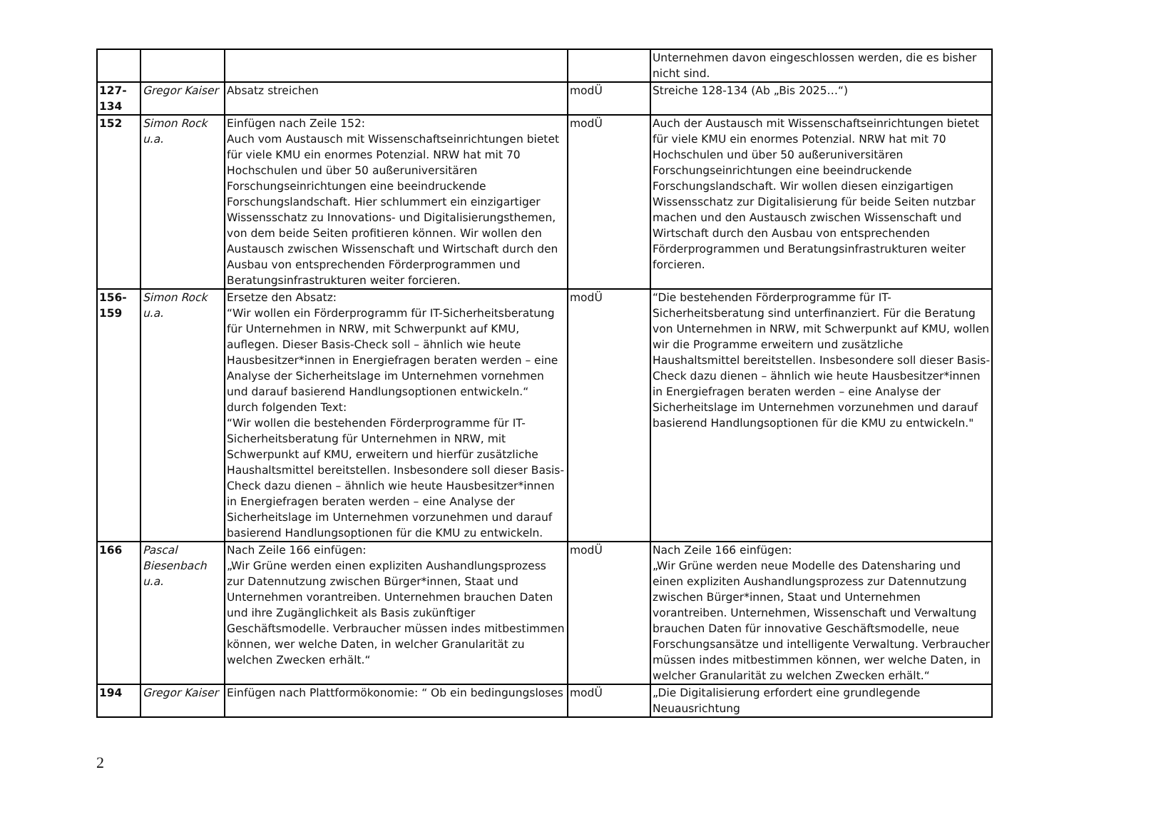| | | | | Unternehmen davon eingeschlossen werden, die es bisher nicht sind. |
| 127- 134 | Gregor Kaiser | Absatz streichen | modÜ | Streiche 128-134 (Ab „Bis 2025…“) |
| 152 | Simon Rock u.a. | Einfügen nach Zeile 152: Auch vom Austausch mit Wissenschaftseinrichtungen bietet für viele KMU ein enormes Potenzial. NRW hat mit 70 Hochschulen und über 50 außeruniversitären Forschungseinrichtungen eine beeindruckende Forschungslandschaft. Hier schlummert ein einzigartiger Wissensschatz zu Innovations- und Digitalisierungsthemen, von dem beide Seiten profitieren können. Wir wollen den Austausch zwischen Wissenschaft und Wirtschaft durch den Ausbau von entsprechenden Förderprogrammen und Beratungsinfrastrukturen weiter forcieren. | modÜ | Auch der Austausch mit Wissenschaftseinrichtungen bietet für viele KMU ein enormes Potenzial. NRW hat mit 70 Hochschulen und über 50 außeruniversitären Forschungseinrichtungen eine beeindruckende Forschungslandschaft. Wir wollen diesen einzigartigen Wissensschatz zur Digitalisierung für beide Seiten nutzbar machen und den Austausch zwischen Wissenschaft und Wirtschaft durch den Ausbau von entsprechenden Förderprogrammen und Beratungsinfrastrukturen weiter forcieren. |
| 156- 159 | Simon Rock u.a. | Ersetze den Absatz: “Wir wollen ein Förderprogramm für IT-Sicherheitsberatung für Unternehmen in NRW, mit Schwerpunkt auf KMU, auflegen. Dieser Basis-Check soll – ähnlich wie heute Hausbesitzer*innen in Energiefragen beraten werden – eine Analyse der Sicherheitslage im Unternehmen vornehmen und darauf basierend Handlungsoptionen entwickeln.“ durch folgenden Text: “Wir wollen die bestehenden Förderprogramme für IT-Sicherheitsberatung für Unternehmen in NRW, mit Schwerpunkt auf KMU, erweitern und hierfür zusätzliche Haushaltsmittel bereitstellen. Insbesondere soll dieser Basis-Check dazu dienen – ähnlich wie heute Hausbesitzer*innen in Energiefragen beraten werden – eine Analyse der Sicherheitslage im Unternehmen vorzunehmen und darauf basierend Handlungsoptionen für die KMU zu entwickeln. | modÜ | “Die bestehenden Förderprogramme für IT-Sicherheitsberatung sind unterfinanziert. Für die Beratung von Unternehmen in NRW, mit Schwerpunkt auf KMU, wollen wir die Programme erweitern und zusätzliche Haushaltsmittel bereitstellen. Insbesondere soll dieser Basis-Check dazu dienen – ähnlich wie heute Hausbesitzer*innen in Energiefragen beraten werden – eine Analyse der Sicherheitslage im Unternehmen vorzunehmen und darauf basierend Handlungsoptionen für die KMU zu entwickeln." |
| 166 | Pascal Biesenbach u.a. | Nach Zeile 166 einfügen: „Wir Grüne werden einen expliziten Aushandlungsprozess zur Datennutzung zwischen Bürger*innen, Staat und Unternehmen vorantreiben. Unternehmen brauchen Daten und ihre Zugänglichkeit als Basis zukünftiger Geschäftsmodelle. Verbraucher müssen indes mitbestimmen können, wer welche Daten, in welcher Granularität zu welchen Zwecken erhält.“ | modÜ | Nach Zeile 166 einfügen: „Wir Grüne werden neue Modelle des Datensharing und einen expliziten Aushandlungsprozess zur Datennutzung zwischen Bürger*innen, Staat und Unternehmen vorantreiben. Unternehmen, Wissenschaft und Verwaltung brauchen Daten für innovative Geschäftsmodelle, neue Forschungsansätze und intelligente Verwaltung. Verbraucher müssen indes mitbestimmen können, wer welche Daten, in welcher Granularität zu welchen Zwecken erhält.“ |
| 194 | Gregor Kaiser | Einfügen nach Plattformökonomie: “ Ob ein bedingungsloses | modÜ | „Die Digitalisierung erfordert eine grundlegende Neuausrichtung |
2